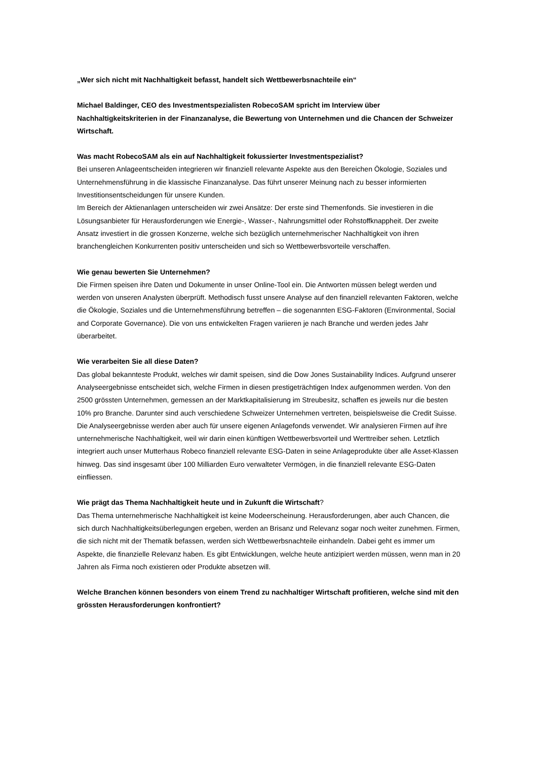„Wer sich nicht mit Nachhaltigkeit befasst, handelt sich Wettbewerbsnachteile ein“
Michael Baldinger, CEO des Investmentspezialisten RobecoSAM spricht im Interview über Nachhaltigkeitskriterien in der Finanzanalyse, die Bewertung von Unternehmen und die Chancen der Schweizer Wirtschaft.
Was macht RobecoSAM als ein auf Nachhaltigkeit fokussierter Investmentspezialist?
Bei unseren Anlageentscheiden integrieren wir finanziell relevante Aspekte aus den Bereichen Ökologie, Soziales und Unternehmensführung in die klassische Finanzanalyse. Das führt unserer Meinung nach zu besser informierten Investitionsentscheidungen für unsere Kunden.
Im Bereich der Aktienanlagen unterscheiden wir zwei Ansätze: Der erste sind Themenfonds. Sie investieren in die Lösungsanbieter für Herausforderungen wie Energie-, Wasser-, Nahrungsmittel oder Rohstoffknappheit. Der zweite Ansatz investiert in die grossen Konzerne, welche sich bezüglich unternehmerischer Nachhaltigkeit von ihren branchengleichen Konkurrenten positiv unterscheiden und sich so Wettbewerbsvorteile verschaffen.
Wie genau bewerten Sie Unternehmen?
Die Firmen speisen ihre Daten und Dokumente in unser Online-Tool ein. Die Antworten müssen belegt werden und werden von unseren Analysten überprüft. Methodisch fusst unsere Analyse auf den finanziell relevanten Faktoren, welche die Ökologie, Soziales und die Unternehmensführung betreffen – die sogenannten ESG-Faktoren (Environmental, Social and Corporate Governance). Die von uns entwickelten Fragen variieren je nach Branche und werden jedes Jahr überarbeitet.
Wie verarbeiten Sie all diese Daten?
Das global bekannteste Produkt, welches wir damit speisen, sind die Dow Jones Sustainability Indices. Aufgrund unserer Analyseergebnisse entscheidet sich, welche Firmen in diesen prestigeträchtigen Index aufgenommen werden. Von den 2500 grössten Unternehmen, gemessen an der Marktkapitalisierung im Streubesitz, schaffen es jeweils nur die besten 10% pro Branche. Darunter sind auch verschiedene Schweizer Unternehmen vertreten, beispielsweise die Credit Suisse.
Die Analyseergebnisse werden aber auch für unsere eigenen Anlagefonds verwendet. Wir analysieren Firmen auf ihre unternehmerische Nachhaltigkeit, weil wir darin einen künftigen Wettbewerbsvorteil und Werttreiber sehen. Letztlich integriert auch unser Mutterhaus Robeco finanziell relevante ESG-Daten in seine Anlageprodukte über alle Asset-Klassen hinweg. Das sind insgesamt über 100 Milliarden Euro verwalteter Vermögen, in die finanziell relevante ESG-Daten einfliessen.
Wie prägt das Thema Nachhaltigkeit heute und in Zukunft die Wirtschaft?
Das Thema unternehmerische Nachhaltigkeit ist keine Modeerscheinung. Herausforderungen, aber auch Chancen, die sich durch Nachhaltigkeitsüberlegungen ergeben, werden an Brisanz und Relevanz sogar noch weiter zunehmen. Firmen, die sich nicht mit der Thematik befassen, werden sich Wettbewerbsnachteile einhandeln. Dabei geht es immer um Aspekte, die finanzielle Relevanz haben. Es gibt Entwicklungen, welche heute antizipiert werden müssen, wenn man in 20 Jahren als Firma noch existieren oder Produkte absetzen will.
Welche Branchen können besonders von einem Trend zu nachhaltiger Wirtschaft profitieren, welche sind mit den grössten Herausforderungen konfrontiert?